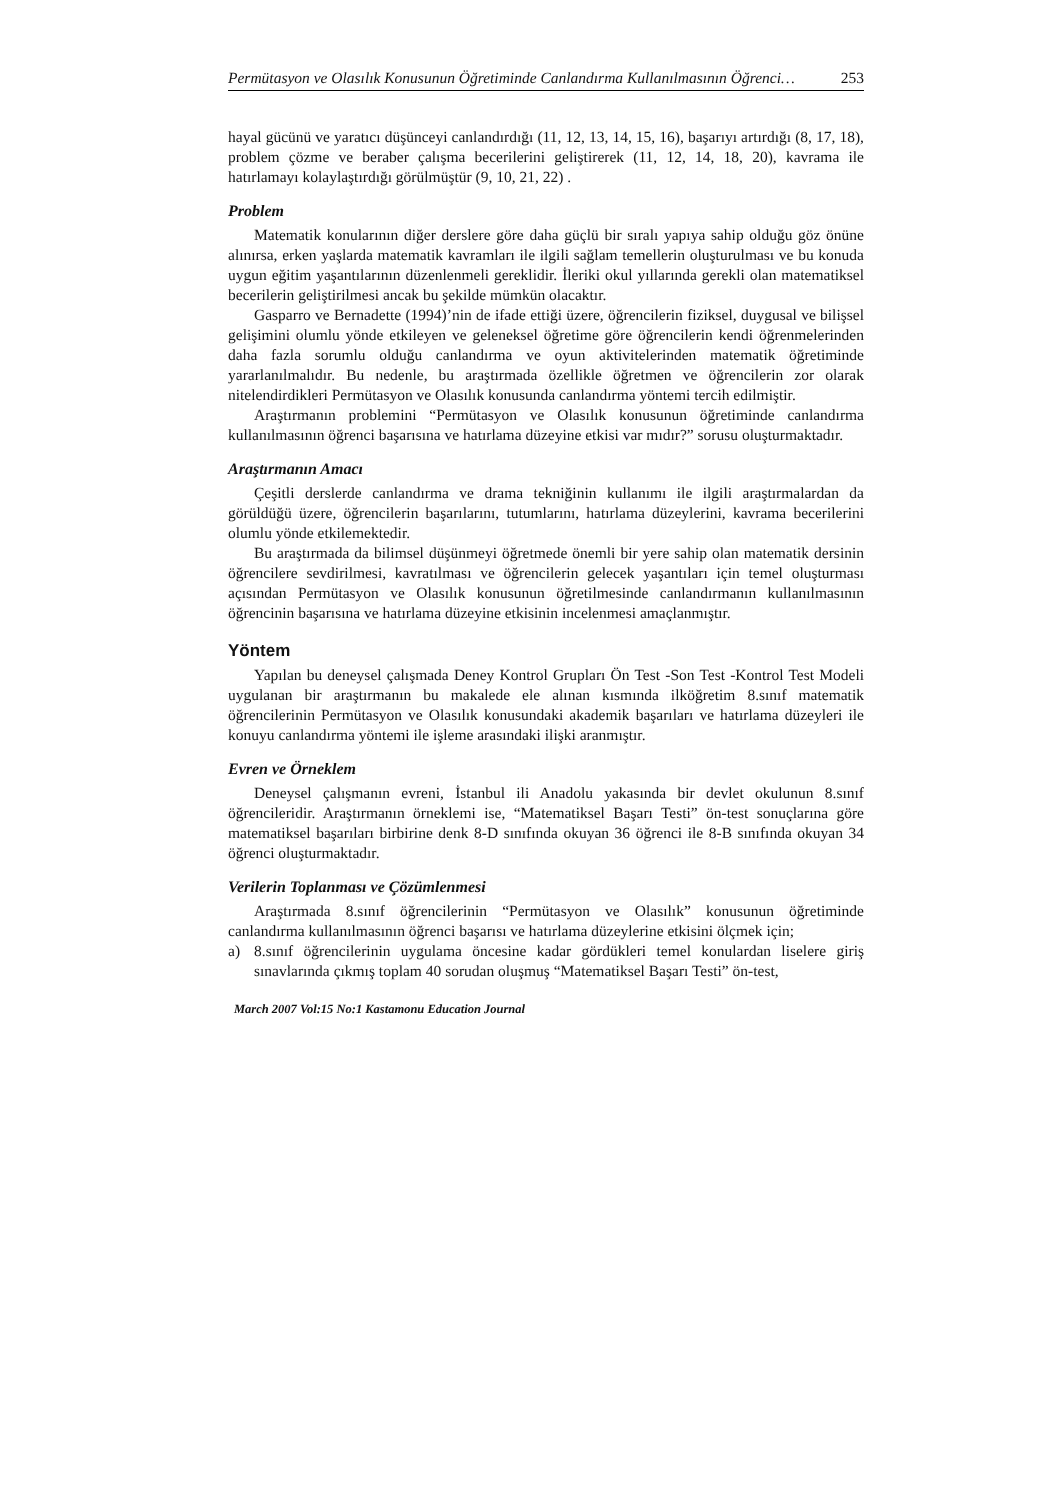Permütasyon ve Olasılık Konusunun Öğretiminde Canlandırma Kullanılmasının Öğrenci… 253
hayal gücünü ve yaratıcı düşünceyi canlandırdığı (11, 12, 13, 14, 15, 16), başarıyı artırdığı (8, 17, 18), problem çözme ve beraber çalışma becerilerini geliştirerek (11, 12, 14, 18, 20), kavrama ile hatırlamayı kolaylaştırdığı görülmüştür (9, 10, 21, 22) .
Problem
Matematik konularının diğer derslere göre daha güçlü bir sıralı yapıya sahip olduğu göz önüne alınırsa, erken yaşlarda matematik kavramları ile ilgili sağlam temellerin oluşturulması ve bu konuda uygun eğitim yaşantılarının düzenlenmeli gereklidir. İleriki okul yıllarında gerekli olan matematiksel becerilerin geliştirilmesi ancak bu şekilde mümkün olacaktır.
Gasparro ve Bernadette (1994)’nin de ifade ettiği üzere, öğrencilerin fiziksel, duygusal ve bilişsel gelişimini olumlu yönde etkileyen ve geleneksel öğretime göre öğrencilerin kendi öğrenmelerinden daha fazla sorumlu olduğu canlandırma ve oyun aktivitelerinden matematik öğretiminde yararlanılmalıdır. Bu nedenle, bu araştırmada özellikle öğretmen ve öğrencilerin zor olarak nitelendirdikleri Permütasyon ve Olasılık konusunda canlandırma yöntemi tercih edilmiştir.
Araştırmanın problemini “Permütasyon ve Olasılık konusunun öğretiminde canlandırma kullanılmasının öğrenci başarısına ve hatırlama düzeyine etkisi var mıdır?” sorusu oluşturmaktadır.
Araştırmanın Amacı
Çeşitli derslerde canlandırma ve drama tekniğinin kullanımı ile ilgili araştırmalardan da görüldüğü üzere, öğrencilerin başarılarını, tutumlarını, hatırlama düzeylerini, kavrama becerilerini olumlu yönde etkilemektedir.
Bu araştırmada da bilimsel düşünmeyi öğretmede önemli bir yere sahip olan matematik dersinin öğrencilere sevdirilmesi, kavratılması ve öğrencilerin gelecek yaşantıları için temel oluşturması açısından Permütasyon ve Olasılık konusunun öğretilmesinde canlandırmanın kullanılmasının öğrencinin başarısına ve hatırlama düzeyine etkisinin incelenmesi amaçlanmıştır.
Yöntem
Yapılan bu deneysel çalışmada Deney Kontrol Grupları Ön Test -Son Test -Kontrol Test Modeli uygulanan bir araştırmanın bu makalede ele alınan kısmında ilköğretim 8.sınıf matematik öğrencilerinin Permütasyon ve Olasılık konusundaki akademik başarıları ve hatırlama düzeyleri ile konuyu canlandırma yöntemi ile işleme arasındaki ilişki aranmıştır.
Evren ve Örneklem
Deneysel çalışmanın evreni, İstanbul ili Anadolu yakasında bir devlet okulunun 8.sınıf öğrencileridir. Araştırmanın örneklemi ise, “Matematiksel Başarı Testi” ön-test sonuçlarına göre matematiksel başarıları birbirine denk 8-D sınıfında okuyan 36 öğrenci ile 8-B sınıfında okuyan 34 öğrenci oluşturmaktadır.
Verilerin Toplanması ve Çözümlenmesi
Araştırmada 8.sınıf öğrencilerinin “Permütasyon ve Olasılık” konusunun öğretiminde canlandırma kullanılmasının öğrenci başarısı ve hatırlama düzeylerine etkisini ölçmek için;
a) 8.sınıf öğrencilerinin uygulama öncesine kadar gördükleri temel konulardan liselere giriş sınavlarında çıkmış toplam 40 sorudan oluşmuş “Matematiksel Başarı Testi” ön-test,
March 2007 Vol:15 No:1 Kastamonu Education Journal